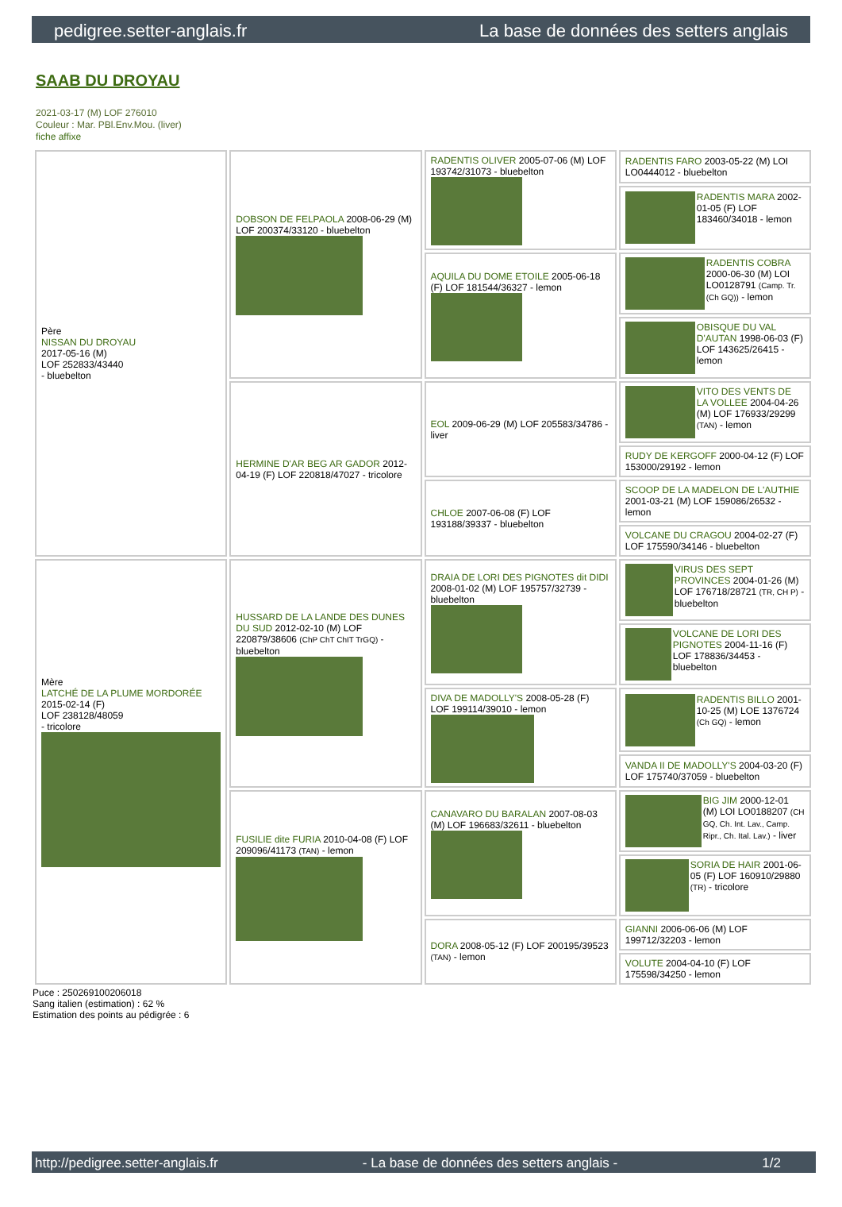pedigree.setter-anglais.fr La base de données des setters anglais
SAAB DU DROYAU
2021-03-17 (M) LOF 276010
Couleur : Mar. PBl.Env.Mou. (liver)
fiche affixe
| Père NISSAN DU DROYAU 2017-05-16 (M) LOF 252833/43440 - bluebelton | DOBSON DE FELPAOLA 2008-06-29 (M) LOF 200374/33120 - bluebelton | RADENTIS OLIVER 2005-07-06 (M) LOF 193742/31073 - bluebelton | RADENTIS FARO 2003-05-22 (M) LOI LO0444012 - bluebelton |
| | | | RADENTIS MARA 2002-01-05 (F) LOF 183460/34018 - lemon |
| | | AQUILA DU DOME ETOILE 2005-06-18 (F) LOF 181544/36327 - lemon | RADENTIS COBRA 2000-06-30 (M) LOI LO0128791 (Camp. Tr. (Ch GQ)) - lemon |
| | | | OBISQUE DU VAL D'AUTAN 1998-06-03 (F) LOF 143625/26415 - lemon |
| | HERMINE D'AR BEG AR GADOR 2012-04-19 (F) LOF 220818/47027 - tricolore | EOL 2009-06-29 (M) LOF 205583/34786 - liver | VITO DES VENTS DE LA VOLLEE 2004-04-26 (M) LOF 176933/29299 (TAN) - lemon |
| | | | RUDY DE KERGOFF 2000-04-12 (F) LOF 153000/29192 - lemon |
| | | CHLOE 2007-06-08 (F) LOF 193188/39337 - bluebelton | SCOOP DE LA MADELON DE L'AUTHIE 2001-03-21 (M) LOF 159086/26532 - lemon |
| | | | VOLCANE DU CRAGOU 2004-02-27 (F) LOF 175590/34146 - bluebelton |
| Mère LATCHÉ DE LA PLUME MORDORÉE 2015-02-14 (F) LOF 238128/48059 - tricolore | HUSSARD DE LA LANDE DES DUNES DU SUD 2012-02-10 (M) LOF 220879/38606 (ChP ChT ChIT TrGQ) - bluebelton | DRAIA DE LORI DES PIGNOTES dit DIDI 2008-01-02 (M) LOF 195757/32739 - bluebelton | VIRUS DES SEPT PROVINCES 2004-01-26 (M) LOF 176718/28721 (TR, CH P) - bluebelton |
| | | | VOLCANE DE LORI DES PIGNOTES 2004-11-16 (F) LOF 178836/34453 - bluebelton |
| | | DIVA DE MADOLLY'S 2008-05-28 (F) LOF 199114/39010 - lemon | RADENTIS BILLO 2001-10-25 (M) LOE 1376724 (Ch GQ) - lemon |
| | | | VANDA II DE MADOLLY'S 2004-03-20 (F) LOF 175740/37059 - bluebelton |
| | FUSILIE dite FURIA 2010-04-08 (F) LOF 209096/41173 (TAN) - lemon | CANAVARO DU BARALAN 2007-08-03 (M) LOF 196683/32611 - bluebelton | BIG JIM 2000-12-01 (M) LOI LO0188207 (CH GQ, Ch. Int. Lav., Camp. Ripr., Ch. Ital. Lav.) - liver |
| | | | SORIA DE HAIR 2001-06-05 (F) LOF 160910/29880 (TR) - tricolore |
| | | DORA 2008-05-12 (F) LOF 200195/39523 (TAN) - lemon | GIANNI 2006-06-06 (M) LOF 199712/32203 - lemon |
| | | | VOLUTE 2004-04-10 (F) LOF 175598/34250 - lemon |
Puce : 250269100206018
Sang italien (estimation) : 62 %
Estimation des points au pédigrée : 6
http://pedigree.setter-anglais.fr - La base de données des setters anglais - 1/2